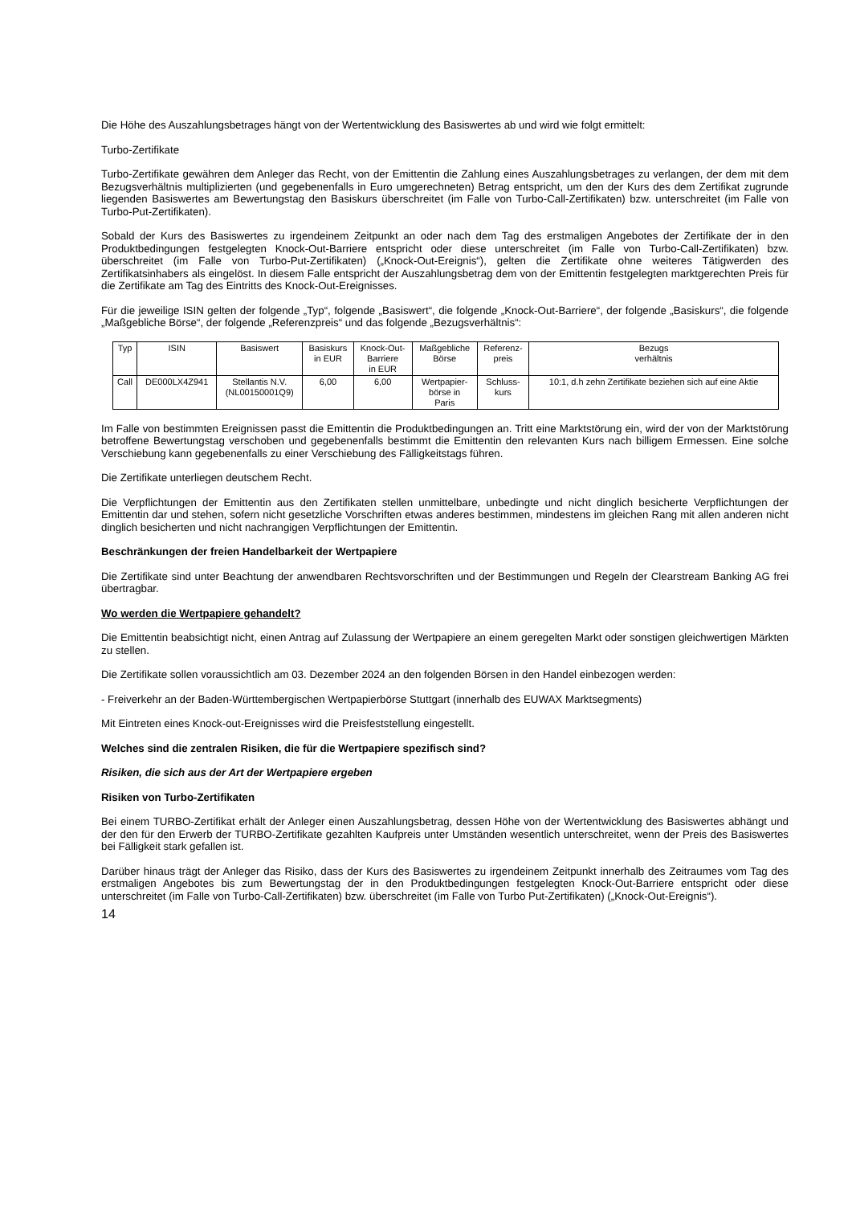Die Höhe des Auszahlungsbetrages hängt von der Wertentwicklung des Basiswertes ab und wird wie folgt ermittelt:
Turbo-Zertifikate
Turbo-Zertifikate gewähren dem Anleger das Recht, von der Emittentin die Zahlung eines Auszahlungsbetrages zu verlangen, der dem mit dem Bezugsverhältnis multiplizierten (und gegebenenfalls in Euro umgerechneten) Betrag entspricht, um den der Kurs des dem Zertifikat zugrunde liegenden Basiswertes am Bewertungstag den Basiskurs überschreitet (im Falle von Turbo-Call-Zertifikaten) bzw. unterschreitet (im Falle von Turbo-Put-Zertifikaten).
Sobald der Kurs des Basiswertes zu irgendeinem Zeitpunkt an oder nach dem Tag des erstmaligen Angebotes der Zertifikate der in den Produktbedingungen festgelegten Knock-Out-Barriere entspricht oder diese unterschreitet (im Falle von Turbo-Call-Zertifikaten) bzw. überschreitet (im Falle von Turbo-Put-Zertifikaten) („Knock-Out-Ereignis“), gelten die Zertifikate ohne weiteres Tätigwerden des Zertifikatsinhabers als eingelöst. In diesem Falle entspricht der Auszahlungsbetrag dem von der Emittentin festgelegten marktgerechten Preis für die Zertifikate am Tag des Eintritts des Knock-Out-Ereignisses.
Für die jeweilige ISIN gelten der folgende „Typ“, folgende „Basiswert“, die folgende „Knock-Out-Barriere“, der folgende „Basiskurs“, die folgende „Maßgebliche Börse“, der folgende „Referenzpreis“ und das folgende „Bezugsverhältnis“:
| Typ | ISIN | Basiswert | Basiskurs in EUR | Knock-Out- Barriere in EUR | Maßgebliche Börse | Referenz- preis | Bezugs verhältnis |
| Call | DE000LX4Z941 | Stellantis N.V. (NL00150001Q9) | 6,00 | 6,00 | Wertpapier- börse in Paris | Schluss- kurs | 10:1, d.h zehn Zertifikate beziehen sich auf eine Aktie |
Im Falle von bestimmten Ereignissen passt die Emittentin die Produktbedingungen an. Tritt eine Marktstörung ein, wird der von der Marktstörung betroffene Bewertungstag verschoben und gegebenenfalls bestimmt die Emittentin den relevanten Kurs nach billigem Ermessen. Eine solche Verschiebung kann gegebenenfalls zu einer Verschiebung des Fälligkeitstags führen.
Die Zertifikate unterliegen deutschem Recht.
Die Verpflichtungen der Emittentin aus den Zertifikaten stellen unmittelbare, unbedingte und nicht dinglich besicherte Verpflichtungen der Emittentin dar und stehen, sofern nicht gesetzliche Vorschriften etwas anderes bestimmen, mindestens im gleichen Rang mit allen anderen nicht dinglich besicherten und nicht nachrangigen Verpflichtungen der Emittentin.
Beschränkungen der freien Handelbarkeit der Wertpapiere
Die Zertifikate sind unter Beachtung der anwendbaren Rechtsvorschriften und der Bestimmungen und Regeln der Clearstream Banking AG frei übertragbar.
Wo werden die Wertpapiere gehandelt?
Die Emittentin beabsichtigt nicht, einen Antrag auf Zulassung der Wertpapiere an einem geregelten Markt oder sonstigen gleichwertigen Märkten zu stellen.
Die Zertifikate sollen voraussichtlich am 03. Dezember 2024 an den folgenden Börsen in den Handel einbezogen werden:
- Freiverkehr an der Baden-Württembergischen Wertpapierbörse Stuttgart (innerhalb des EUWAX Marktsegments)
Mit Eintreten eines Knock-out-Ereignisses wird die Preisfeststellung eingestellt.
Welches sind die zentralen Risiken, die für die Wertpapiere spezifisch sind?
Risiken, die sich aus der Art der Wertpapiere ergeben
Risiken von Turbo-Zertifikaten
Bei einem TURBO-Zertifikat erhält der Anleger einen Auszahlungsbetrag, dessen Höhe von der Wertentwicklung des Basiswertes abhängt und der den für den Erwerb der TURBO-Zertifikate gezahlten Kaufpreis unter Umständen wesentlich unterschreitet, wenn der Preis des Basiswertes bei Fälligkeit stark gefallen ist.
Darüber hinaus trägt der Anleger das Risiko, dass der Kurs des Basiswertes zu irgendeinem Zeitpunkt innerhalb des Zeitraumes vom Tag des erstmaligen Angebotes bis zum Bewertungstag der in den Produktbedingungen festgelegten Knock-Out-Barriere entspricht oder diese unterschreitet (im Falle von Turbo-Call-Zertifikaten) bzw. überschreitet (im Falle von Turbo Put-Zertifikaten) („Knock-Out-Ereignis“).
14